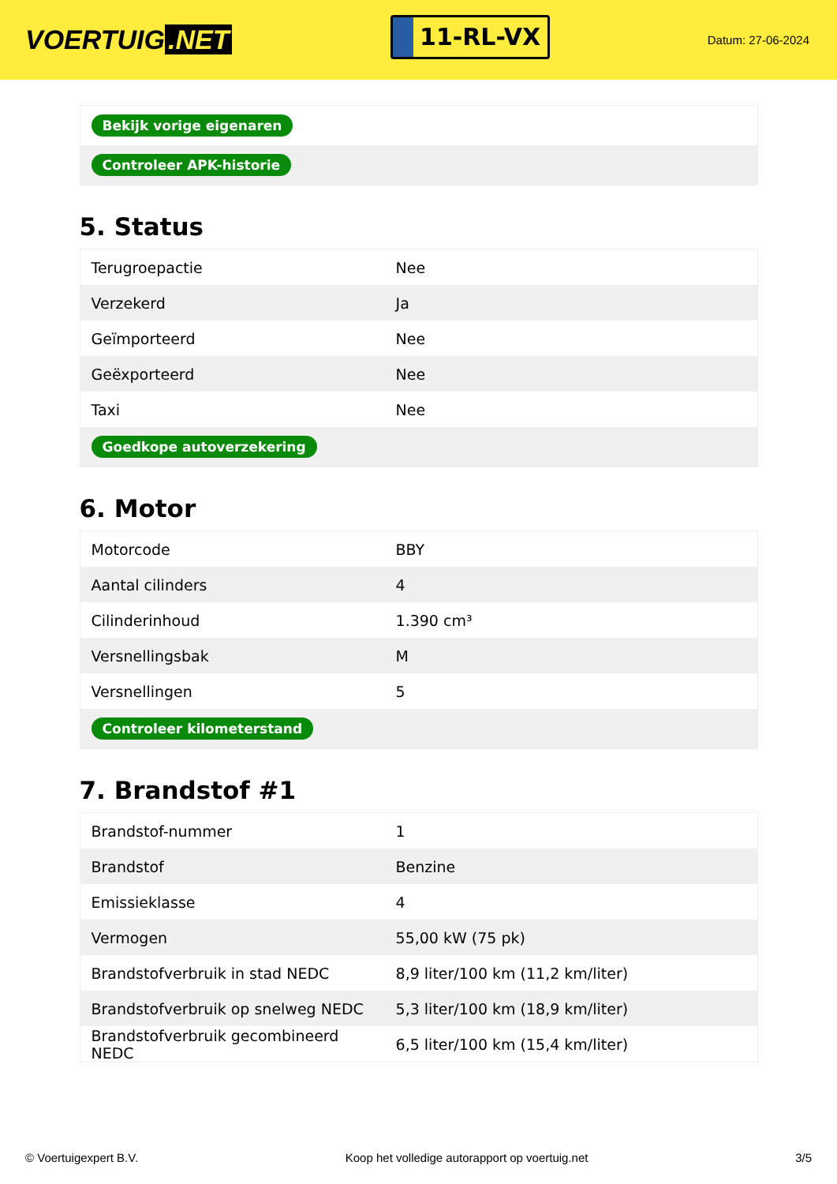VOERTUIG.NET
11-RL-VX
Datum: 27-06-2024
| Bekijk vorige eigenaren |
| Controleer APK-historie |
5. Status
| Terugroepactie | Nee |
| Verzekerd | Ja |
| Geïmporteerd | Nee |
| Geëxporteerd | Nee |
| Taxi | Nee |
| Goedkope autoverzekering | |
6. Motor
| Motorcode | BBY |
| Aantal cilinders | 4 |
| Cilinderinhoud | 1.390 cm³ |
| Versnellingsbak | M |
| Versnellingen | 5 |
| Controleer kilometerstand | |
7. Brandstof #1
| Brandstof-nummer | 1 |
| Brandstof | Benzine |
| Emissieklasse | 4 |
| Vermogen | 55,00 kW (75 pk) |
| Brandstofverbruik in stad NEDC | 8,9 liter/100 km (11,2 km/liter) |
| Brandstofverbruik op snelweg NEDC | 5,3 liter/100 km (18,9 km/liter) |
| Brandstofverbruik gecombineerd NEDC | 6,5 liter/100 km (15,4 km/liter) |
© Voertuigexpert B.V. Koop het volledige autorapport op voertuig.net 3/5